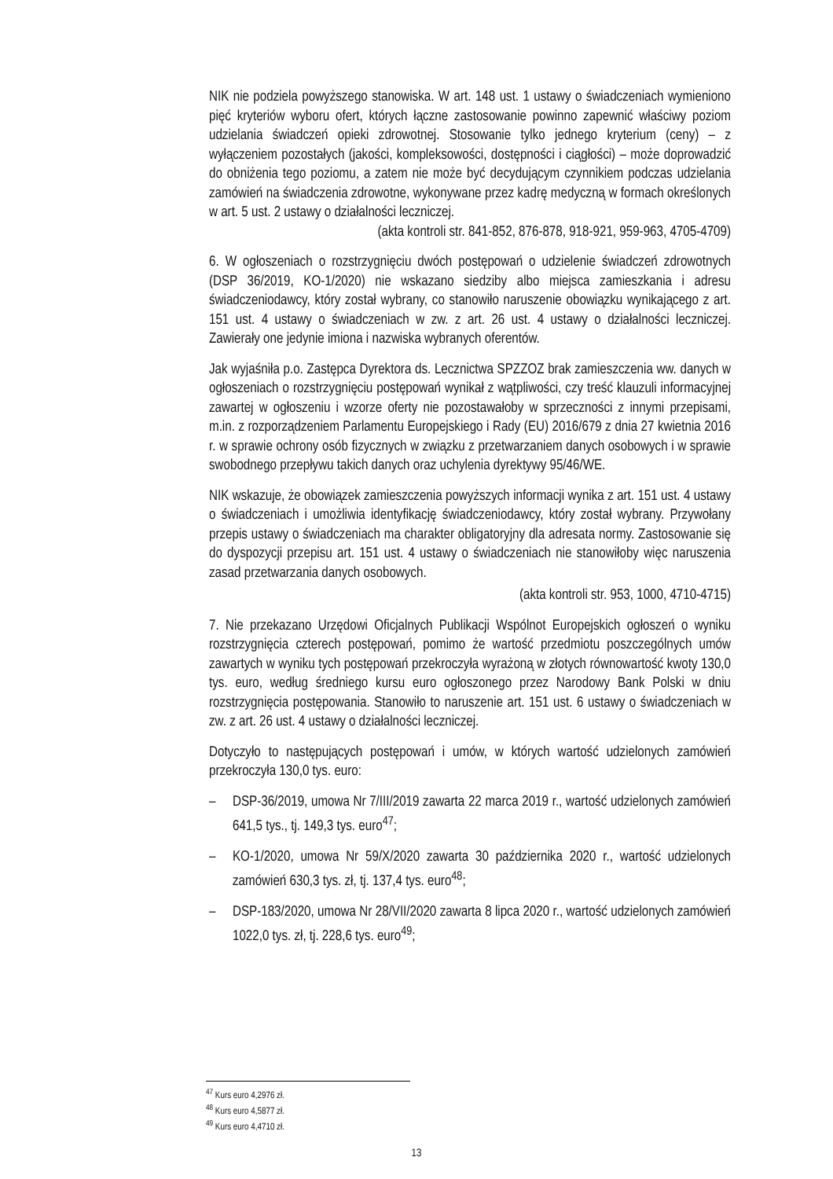NIK nie podziela powyższego stanowiska. W art. 148 ust. 1 ustawy o świadczeniach wymieniono pięć kryteriów wyboru ofert, których łączne zastosowanie powinno zapewnić właściwy poziom udzielania świadczeń opieki zdrowotnej. Stosowanie tylko jednego kryterium (ceny) – z wyłączeniem pozostałych (jakości, kompleksowości, dostępności i ciągłości) – może doprowadzić do obniżenia tego poziomu, a zatem nie może być decydującym czynnikiem podczas udzielania zamówień na świadczenia zdrowotne, wykonywane przez kadrę medyczną w formach określonych w art. 5 ust. 2 ustawy o działalności leczniczej.
(akta kontroli str. 841-852, 876-878, 918-921, 959-963, 4705-4709)
6. W ogłoszeniach o rozstrzygnięciu dwóch postępowań o udzielenie świadczeń zdrowotnych (DSP 36/2019, KO-1/2020) nie wskazano siedziby albo miejsca zamieszkania i adresu świadczeniodawcy, który został wybrany, co stanowiło naruszenie obowiązku wynikającego z art. 151 ust. 4 ustawy o świadczeniach w zw. z art. 26 ust. 4 ustawy o działalności leczniczej. Zawierały one jedynie imiona i nazwiska wybranych oferentów.
Jak wyjaśniła p.o. Zastępca Dyrektora ds. Lecznictwa SPZZOZ brak zamieszczenia ww. danych w ogłoszeniach o rozstrzygnięciu postępowań wynikał z wątpliwości, czy treść klauzuli informacyjnej zawartej w ogłoszeniu i wzorze oferty nie pozostawałoby w sprzeczności z innymi przepisami, m.in. z rozporządzeniem Parlamentu Europejskiego i Rady (EU) 2016/679 z dnia 27 kwietnia 2016 r. w sprawie ochrony osób fizycznych w związku z przetwarzaniem danych osobowych i w sprawie swobodnego przepływu takich danych oraz uchylenia dyrektywy 95/46/WE.
NIK wskazuje, że obowiązek zamieszczenia powyższych informacji wynika z art. 151 ust. 4 ustawy o świadczeniach i umożliwia identyfikację świadczeniodawcy, który został wybrany. Przywołany przepis ustawy o świadczeniach ma charakter obligatoryjny dla adresata normy. Zastosowanie się do dyspozycji przepisu art. 151 ust. 4 ustawy o świadczeniach nie stanowiłoby więc naruszenia zasad przetwarzania danych osobowych.
(akta kontroli str. 953, 1000, 4710-4715)
7. Nie przekazano Urzędowi Oficjalnych Publikacji Wspólnot Europejskich ogłoszeń o wyniku rozstrzygnięcia czterech postępowań, pomimo że wartość przedmiotu poszczególnych umów zawartych w wyniku tych postępowań przekroczyła wyrażoną w złotych równowartość kwoty 130,0 tys. euro, według średniego kursu euro ogłoszonego przez Narodowy Bank Polski w dniu rozstrzygnięcia postępowania. Stanowiło to naruszenie art. 151 ust. 6 ustawy o świadczeniach w zw. z art. 26 ust. 4 ustawy o działalności leczniczej.
Dotyczyło to następujących postępowań i umów, w których wartość udzielonych zamówień przekroczyła 130,0 tys. euro:
– DSP-36/2019, umowa Nr 7/III/2019 zawarta 22 marca 2019 r., wartość udzielonych zamówień 641,5 tys., tj. 149,3 tys. euro<sup>47</sup>;
– KO-1/2020, umowa Nr 59/X/2020 zawarta 30 października 2020 r., wartość udzielonych zamówień 630,3 tys. zł, tj. 137,4 tys. euro<sup>48</sup>;
– DSP-183/2020, umowa Nr 28/VII/2020 zawarta 8 lipca 2020 r., wartość udzielonych zamówień 1022,0 tys. zł, tj. 228,6 tys. euro<sup>49</sup>;
<sup>47</sup> Kurs euro 4,2976 zł.
<sup>48</sup> Kurs euro 4,5877 zł.
<sup>49</sup> Kurs euro 4,4710 zł.
13